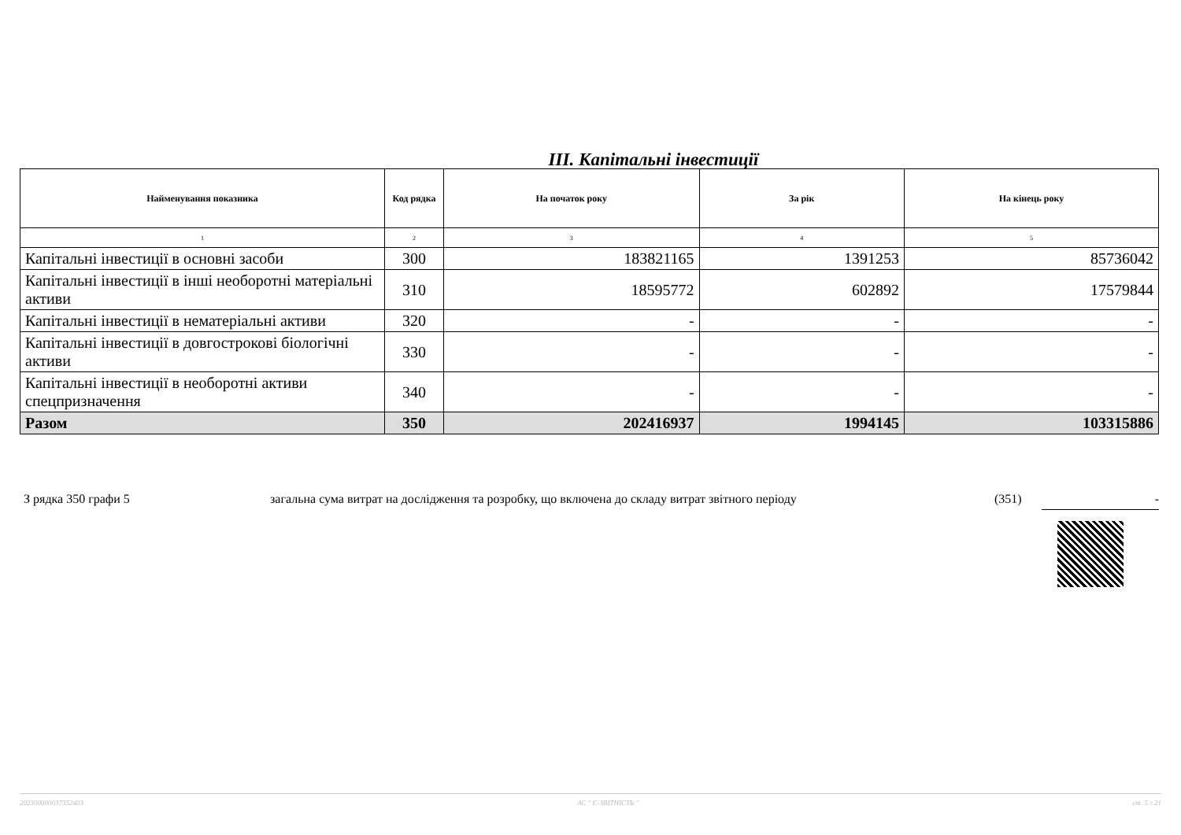III. Капітальні інвестиції
| Найменування показника | Код рядка | На початок року | За рік | На кінець року |
| --- | --- | --- | --- | --- |
| 1 | 2 | 3 | 4 | 5 |
| Капітальні інвестиції в основні засоби | 300 | 183821165 | 1391253 | 85736042 |
| Капітальні інвестиції в інші необоротні матеріальні активи | 310 | 18595772 | 602892 | 17579844 |
| Капітальні інвестиції в нематеріальні активи | 320 | - | - | - |
| Капітальні інвестиції в довгострокові біологічні активи | 330 | - | - | - |
| Капітальні інвестиції в необоротні активи спецпризначення | 340 | - | - | - |
| Разом | 350 | 202416937 | 1994145 | 103315886 |
З рядка 350 графи 5 загальна сума витрат на дослідження та розробку, що включена до складу витрат звітного періоду (351) -
20230000003735240З АС " Є-ЗВІТНІСТЬ " ст. 5 з 21